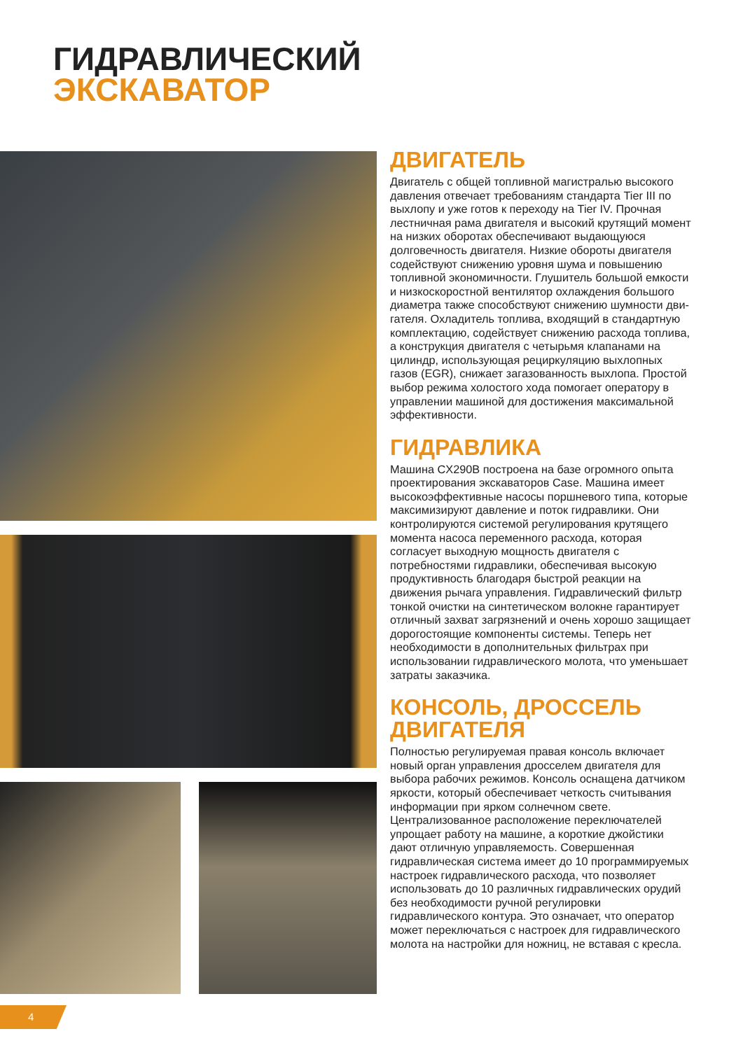ГИДРАВЛИЧЕСКИЙ
ЭКСКАВАТОР
ДВИГАТЕЛЬ
Двигатель с общей топливной магистралью высокого давления отвечает требованиям стандарта Tier III по выхлопу и уже готов к переходу на Tier IV. Прочная лестничная рама двигателя и высокий крутящий момент на низких оборотах обеспечивают выдающуюся долговечность двигателя. Низкие обороты двигателя содействуют снижению уровня шума и повышению топливной экономичности. Глушитель большой емкости и низкоскоростной вентилятор охлаждения большого диаметра также способствуют снижению шумности дви-гателя. Охладитель топлива, входящий в стандартную комплектацию, содействует снижению расхода топлива, а конструкция двигателя с четырьмя клапанами на цилиндр, использующая рециркуляцию выхлопных газов (EGR), снижает загазованность выхлопа. Простой выбор режима холостого хода помогает оператору в управлении машиной для достижения максимальной эффективности.
ГИДРАВЛИКА
Машина CX290B построена на базе огромного опыта проектирования экскаваторов Case. Машина имеет высокоэффективные насосы поршневого типа, которые максимизируют давление и поток гидравлики. Они контролируются системой регулирования крутящего момента насоса переменного расхода, которая согласует выходную мощность двигателя с потребностями гидравлики, обеспечивая высокую продуктивность благодаря быстрой реакции на движения рычага управления. Гидравлический фильтр тонкой очистки на синтетическом волокне гарантирует отличный захват загрязнений и очень хорошо защищает дорогостоящие компоненты системы. Теперь нет необходимости в дополнительных фильтрах при использовании гидравлического молота, что уменьшает затраты заказчика.
КОНСОЛЬ, ДРОССЕЛЬ ДВИГАТЕЛЯ
Полностью регулируемая правая консоль включает новый орган управления дросселем двигателя для выбора рабочих режимов. Консоль оснащена датчиком яркости, который обеспечивает четкость считывания информации при ярком солнечном свете. Централизованное расположение переключателей упрощает работу на машине, а короткие джойстики дают отличную управляемость. Совершенная гидравлическая система имеет до 10 программируемых настроек гидравлического расхода, что позволяет использовать до 10 различных гидравлических орудий без необходимости ручной регулировки гидравлического контура. Это означает, что оператор может переключаться с настроек для гидравлического молота на настройки для ножниц, не вставая с кресла.
4